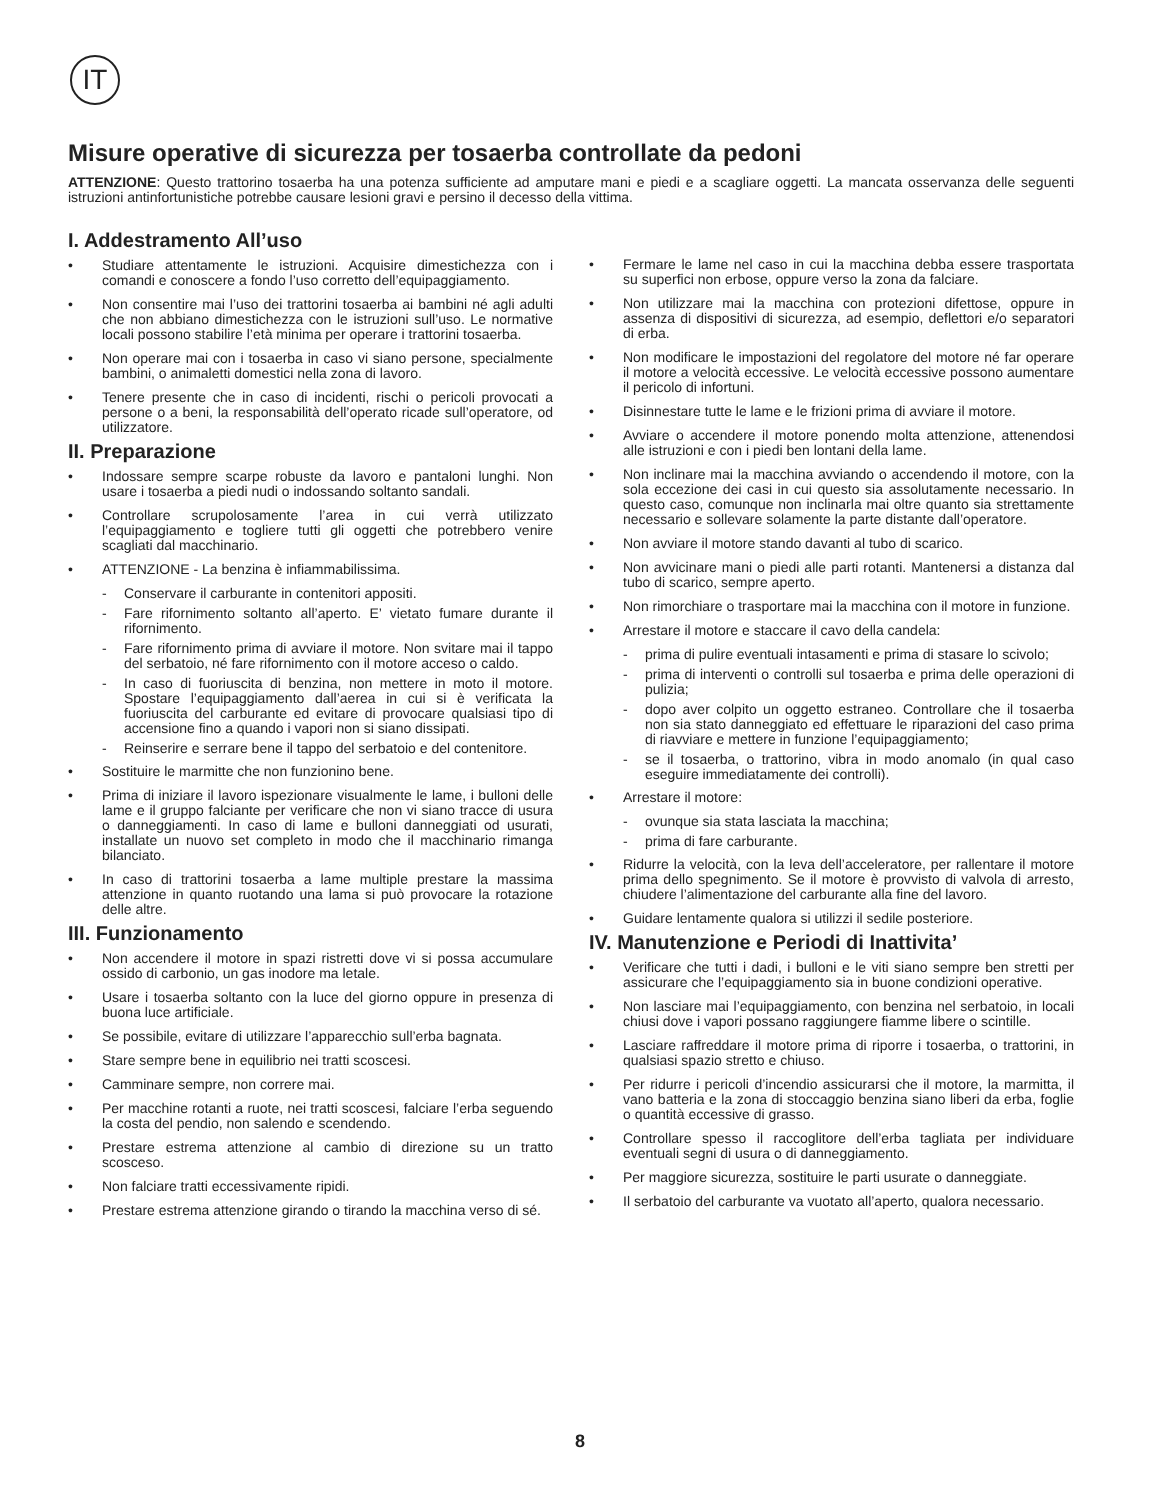IT
Misure operative di sicurezza per tosaerba controllate da pedoni
ATTENZIONE: Questo trattorino tosaerba ha una potenza sufficiente ad amputare mani e piedi e a scagliare oggetti. La mancata osservanza delle seguenti istruzioni antinfortunistiche potrebbe causare lesioni gravi e persino il decesso della vittima.
I. Addestramento All’uso
• Studiare attentamente le istruzioni. Acquisire dimestichezza con i comandi e conoscere a fondo l’uso corretto dell’equipaggiamento.
• Non consentire mai l’uso dei trattorini tosaerba ai bambini né agli adulti che non abbiano dimestichezza con le istruzioni sull’uso. Le normative locali possono stabilire l’età minima per operare i trattorini tosaerba.
• Non operare mai con i tosaerba in caso vi siano persone, specialmente bambini, o animaletti domestici nella zona di lavoro.
• Tenere presente che in caso di incidenti, rischi o pericoli provocati a persone o a beni, la responsabilità dell’operato ricade sull’operatore, od utilizzatore.
II. Preparazione
• Indossare sempre scarpe robuste da lavoro e pantaloni lunghi. Non usare i tosaerba a piedi nudi o indossando soltanto sandali.
• Controllare scrupolosamente l’area in cui verrà utilizzato l’equipaggiamento e togliere tutti gli oggetti che potrebbero venire scagliati dal macchinario.
• ATTENZIONE - La benzina è infiammabilissima.
- Conservare il carburante in contenitori appositi.
- Fare rifornimento soltanto all’aperto. E’ vietato fumare durante il rifornimento.
- Fare rifornimento prima di avviare il motore. Non svitare mai il tappo del serbatoio, né fare rifornimento con il motore acceso o caldo.
- In caso di fuoriuscita di benzina, non mettere in moto il motore. Spostare l’equipaggiamento dall’aerea in cui si è verificata la fuoriuscita del carburante ed evitare di provocare qualsiasi tipo di accensione fino a quando i vapori non si siano dissipati.
- Reinserire e serrare bene il tappo del serbatoio e del contenitore.
• Sostituire le marmitte che non funzionino bene.
• Prima di iniziare il lavoro ispezionare visualmente le lame, i bulloni delle lame e il gruppo falciante per verificare che non vi siano tracce di usura o danneggiamenti. In caso di lame e bulloni danneggiati od usurati, installate un nuovo set completo in modo che il macchinario rimanga bilanciato.
• In caso di trattorini tosaerba a lame multiple prestare la massima attenzione in quanto ruotando una lama si può provocare la rotazione delle altre.
III. Funzionamento
• Non accendere il motore in spazi ristretti dove vi si possa accumulare ossido di carbonio, un gas inodore ma letale.
• Usare i tosaerba soltanto con la luce del giorno oppure in presenza di buona luce artificiale.
• Se possibile, evitare di utilizzare l’apparecchio sull’erba bagnata.
• Stare sempre bene in equilibrio nei tratti scoscesi.
• Camminare sempre, non correre mai.
• Per macchine rotanti a ruote, nei tratti scoscesi, falciare l’erba seguendo la costa del pendio, non salendo e scendendo.
• Prestare estrema attenzione al cambio di direzione su un tratto scosceso.
• Non falciare tratti eccessivamente ripidi.
• Prestare estrema attenzione girando o tirando la macchina verso di sé.
• Fermare le lame nel caso in cui la macchina debba essere trasportata su superfici non erbose, oppure verso la zona da falciare.
• Non utilizzare mai la macchina con protezioni difettose, oppure in assenza di dispositivi di sicurezza, ad esempio, deflettori e/o separatori di erba.
• Non modificare le impostazioni del regolatore del motore né far operare il motore a velocità eccessive. Le velocità eccessive possono aumentare il pericolo di infortuni.
• Disinnestare tutte le lame e le frizioni prima di avviare il motore.
• Avviare o accendere il motore ponendo molta attenzione, attenendosi alle istruzioni e con i piedi ben lontani della lame.
• Non inclinare mai la macchina avviando o accendendo il motore, con la sola eccezione dei casi in cui questo sia assolutamente necessario. In questo caso, comunque non inclinarla mai oltre quanto sia strettamente necessario e sollevare solamente la parte distante dall’operatore.
• Non avviare il motore stando davanti al tubo di scarico.
• Non avvicinare mani o piedi alle parti rotanti. Mantenersi a distanza dal tubo di scarico, sempre aperto.
• Non rimorchiare o trasportare mai la macchina con il motore in funzione.
• Arrestare il motore e staccare il cavo della candela:
- prima di pulire eventuali intasamenti e prima di stasare lo scivolo;
- prima di interventi o controlli sul tosaerba e prima delle operazioni di pulizia;
- dopo aver colpito un oggetto estraneo. Controllare che il tosaerba non sia stato danneggiato ed effettuare le riparazioni del caso prima di riavviare e mettere in funzione l’equipaggiamento;
- se il tosaerba, o trattorino, vibra in modo anomalo (in qual caso eseguire immediatamente dei controlli).
• Arrestare il motore:
- ovunque sia stata lasciata la macchina;
- prima di fare carburante.
• Ridurre la velocità, con la leva dell’acceleratore, per rallentare il motore prima dello spegnimento. Se il motore è provvisto di valvola di arresto, chiudere l’alimentazione del carburante alla fine del lavoro.
• Guidare lentamente qualora si utilizzi il sedile posteriore.
IV. Manutenzione e Periodi di Inattivita’
• Verificare che tutti i dadi, i bulloni e le viti siano sempre ben stretti per assicurare che l’equipaggiamento sia in buone condizioni operative.
• Non lasciare mai l’equipaggiamento, con benzina nel serbatoio, in locali chiusi dove i vapori possano raggiungere fiamme libere o scintille.
• Lasciare raffreddare il motore prima di riporre i tosaerba, o trattorini, in qualsiasi spazio stretto e chiuso.
• Per ridurre i pericoli d’incendio assicurarsi che il motore, la marmitta, il vano batteria e la zona di stoccaggio benzina siano liberi da erba, foglie o quantità eccessive di grasso.
• Controllare spesso il raccoglitore dell’erba tagliata per individuare eventuali segni di usura o di danneggiamento.
• Per maggiore sicurezza, sostituire le parti usurate o danneggiate.
• Il serbatoio del carburante va vuotato all’aperto, qualora necessario.
8